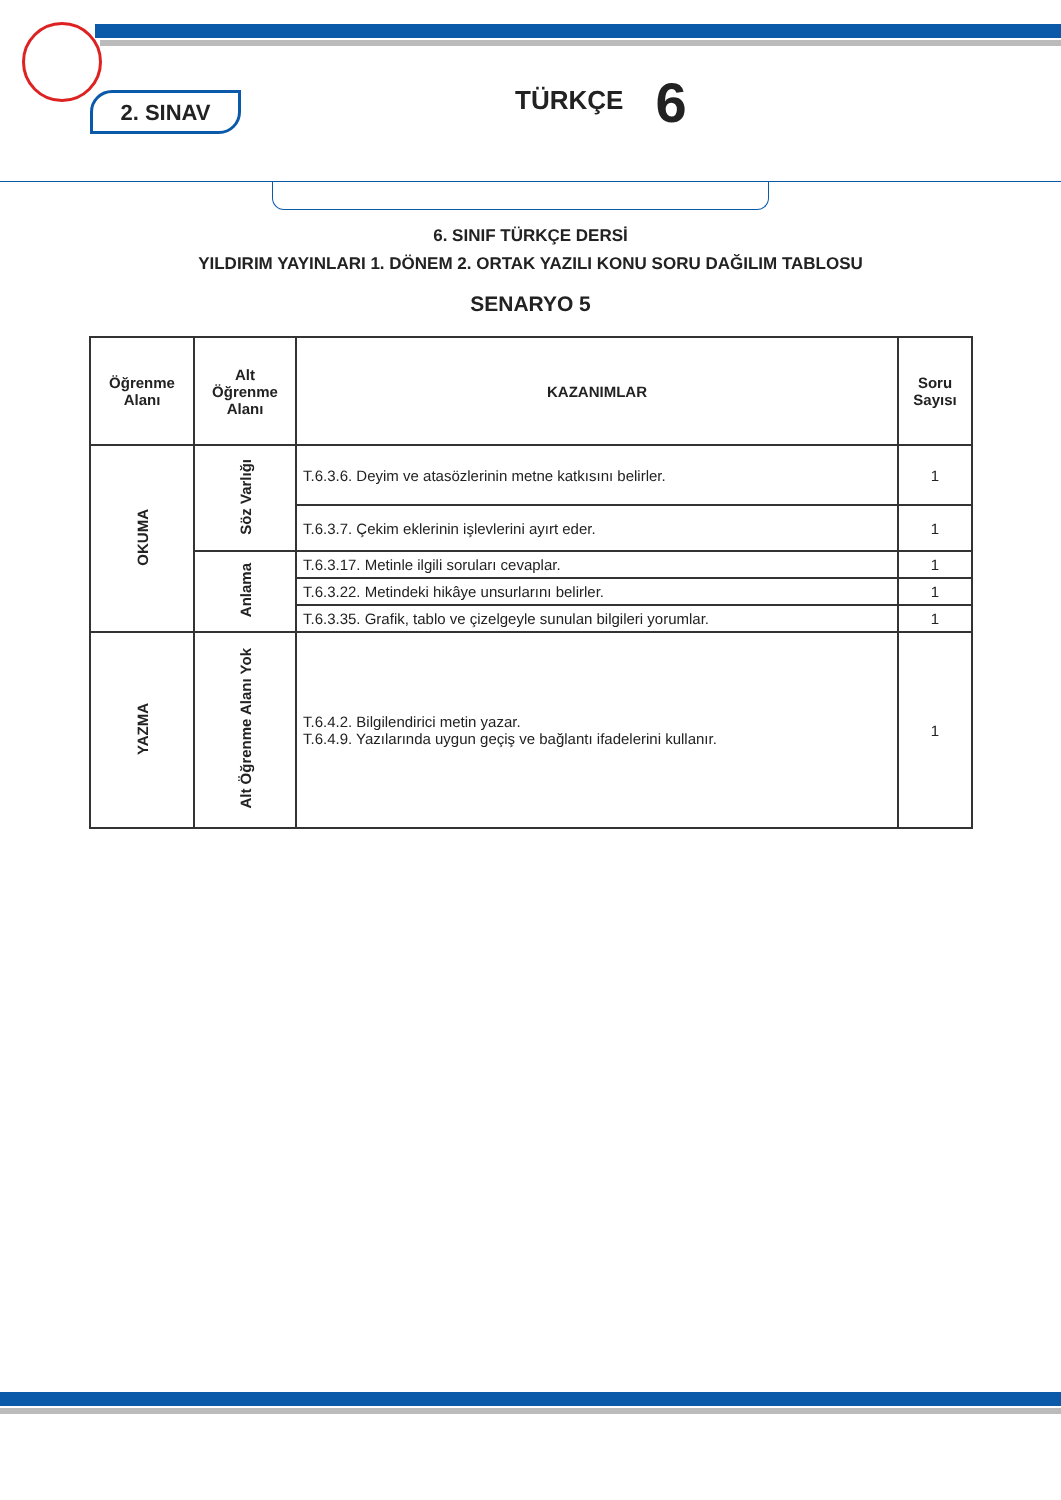2. SINAV
TÜRKÇE 6
6. SINIF TÜRKÇE DERSİ
YILDIRIM YAYINLARI 1. DÖNEM 2. ORTAK YAZILI KONU SORU DAĞILIM TABLOSU
SENARYO 5
| Öğrenme Alanı | Alt Öğrenme Alanı | KAZANIMLAR | Soru Sayısı |
| --- | --- | --- | --- |
| OKUMA | Söz Varlığı | T.6.3.6. Deyim ve atasözlerinin metne katkısını belirler. | 1 |
| | | T.6.3.7. Çekim eklerinin işlevlerini ayırt eder. | 1 |
| | Anlama | T.6.3.17. Metinle ilgili soruları cevaplar. | 1 |
| | | T.6.3.22. Metindeki hikâye unsurlarını belirler. | 1 |
| | | T.6.3.35. Grafik, tablo ve çizelgeyle sunulan bilgileri yorumlar. | 1 |
| YAZMA | Alt Öğrenme Alanı Yok | T.6.4.2. Bilgilendirici metin yazar. T.6.4.9. Yazılarında uygun geçiş ve bağlantı ifadelerini kullanır. | 1 |